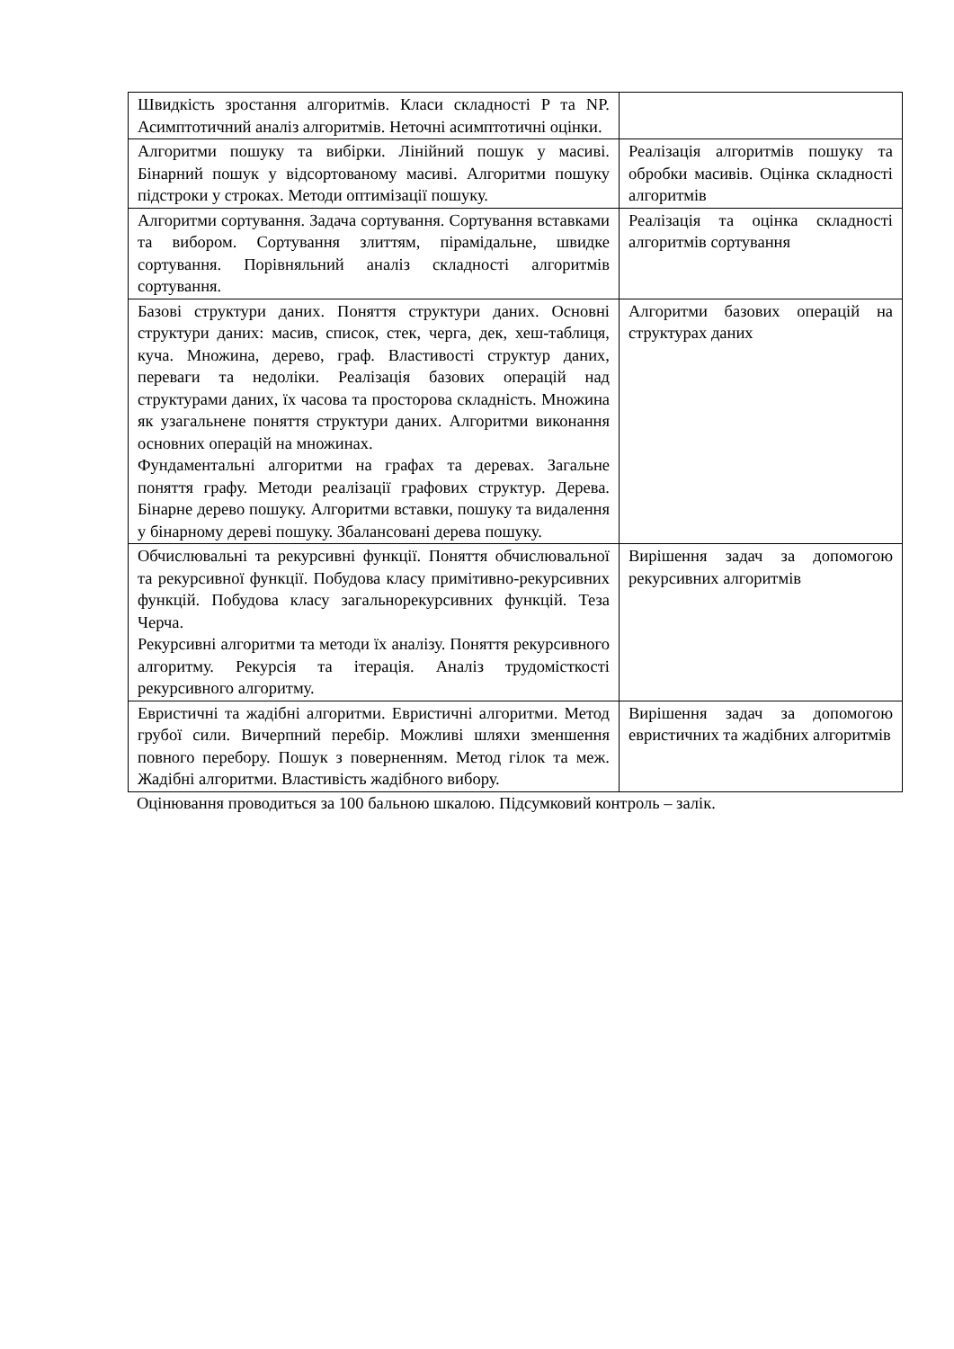| Швидкість зростання алгоритмів. Класи складності P та NP. Асимптотичний аналіз алгоритмів. Неточні асимптотичні оцінки. | |
| Алгоритми пошуку та вибірки. Лінійний пошук у масиві. Бінарний пошук у відсортованому масиві. Алгоритми пошуку підстроки у строках. Методи оптимізації пошуку. | Реалізація алгоритмів пошуку та обробки масивів. Оцінка складності алгоритмів |
| Алгоритми сортування. Задача сортування. Сортування вставками та вибором. Сортування злиттям, пірамідальне, швидке сортування. Порівняльний аналіз складності алгоритмів сортування. | Реалізація та оцінка складності алгоритмів сортування |
| Базові структури даних. Поняття структури даних. Основні структури даних: масив, список, стек, черга, дек, хеш-таблиця, куча. Множина, дерево, граф. Властивості структур даних, переваги та недоліки. Реалізація базових операцій над структурами даних, їх часова та просторова складність. Множина як узагальнене поняття структури даних. Алгоритми виконання основних операцій на множинах. Фундаментальні алгоритми на графах та деревах. Загальне поняття графу. Методи реалізації графових структур. Дерева. Бінарне дерево пошуку. Алгоритми вставки, пошуку та видалення у бінарному дереві пошуку. Збалансовані дерева пошуку. | Алгоритми базових операцій на структурах даних |
| Обчислювальні та рекурсивні функції. Поняття обчислювальної та рекурсивної функції. Побудова класу примітивно-рекурсивних функцій. Побудова класу загальнорекурсивних функцій. Теза Черча. Рекурсивні алгоритми та методи їх аналізу. Поняття рекурсивного алгоритму. Рекурсія та ітерація. Аналіз трудомісткості рекурсивного алгоритму. | Вирішення задач за допомогою рекурсивних алгоритмів |
| Евристичні та жадібні алгоритми. Евристичні алгоритми. Метод грубої сили. Вичерпний перебір. Можливі шляхи зменшення повного перебору. Пошук з поверненням. Метод гілок та меж. Жадібні алгоритми. Властивість жадібного вибору. | Вирішення задач за допомогою евристичних та жадібних алгоритмів |
Оцінювання проводиться за 100 бальною шкалою. Підсумковий контроль – залік.